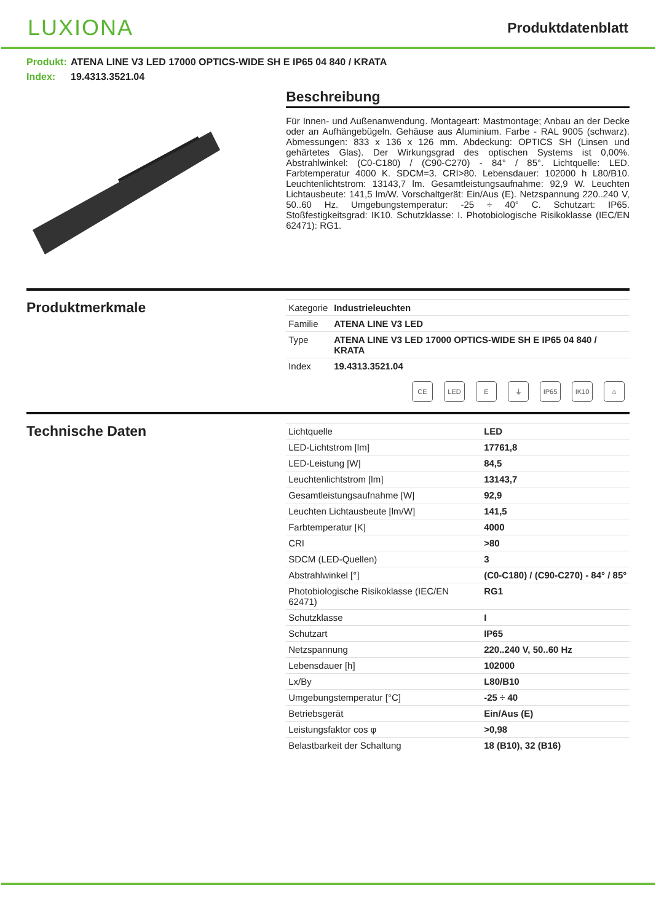LUXIONA
Produktdatenblatt
Produkt: ATENA LINE V3 LED 17000 OPTICS-WIDE SH E IP65 04 840 / KRATA
Index: 19.4313.3521.04
Beschreibung
Für Innen- und Außenanwendung. Montageart: Mastmontage; Anbau an der Decke oder an Aufhängebügeln. Gehäuse aus Aluminium. Farbe - RAL 9005 (schwarz). Abmessungen: 833 x 136 x 126 mm. Abdeckung: OPTICS SH (Linsen und gehärtetes Glas). Der Wirkungsgrad des optischen Systems ist 0,00%. Abstrahlwinkel: (C0-C180) / (C90-C270) - 84° / 85°. Lichtquelle: LED. Farbtemperatur 4000 K. SDCM=3. CRI>80. Lebensdauer: 102000 h L80/B10. Leuchtenlichtstrom: 13143,7 lm. Gesamtleistungsaufnahme: 92,9 W. Leuchten Lichtausbeute: 141,5 lm/W. Vorschaltgerät: Ein/Aus (E). Netzspannung 220..240 V, 50..60 Hz. Umgebungstemperatur: -25 ÷ 40° C. Schutzart: IP65. Stoßfestigkeitsgrad: IK10. Schutzklasse: I. Photobiologische Risikoklasse (IEC/EN 62471): RG1.
Produktmerkmale
| Kategorie | Industrieleuchten |
| Familie | ATENA LINE V3 LED |
| Type | ATENA LINE V3 LED 17000 OPTICS-WIDE SH E IP65 04 840 / KRATA |
| Index | 19.4313.3521.04 |
CE LED E ⏚ IP65 IK10 ⌂
Technische Daten
| Lichtquelle | LED |
| LED-Lichtstrom [lm] | 17761,8 |
| LED-Leistung [W] | 84,5 |
| Leuchtenlichtstrom [lm] | 13143,7 |
| Gesamtleistungsaufnahme [W] | 92,9 |
| Leuchten Lichtausbeute [lm/W] | 141,5 |
| Farbtemperatur [K] | 4000 |
| CRI | >80 |
| SDCM (LED-Quellen) | 3 |
| Abstrahlwinkel [°] | (C0-C180) / (C90-C270) - 84° / 85° |
| Photobiologische Risikoklasse (IEC/EN 62471) | RG1 |
| Schutzklasse | I |
| Schutzart | IP65 |
| Netzspannung | 220..240 V, 50..60 Hz |
| Lebensdauer [h] | 102000 |
| Lx/By | L80/B10 |
| Umgebungstemperatur [°C] | -25 ÷ 40 |
| Betriebsgerät | Ein/Aus (E) |
| Leistungsfaktor cos φ | >0,98 |
| Belastbarkeit der Schaltung | 18 (B10), 32 (B16) |